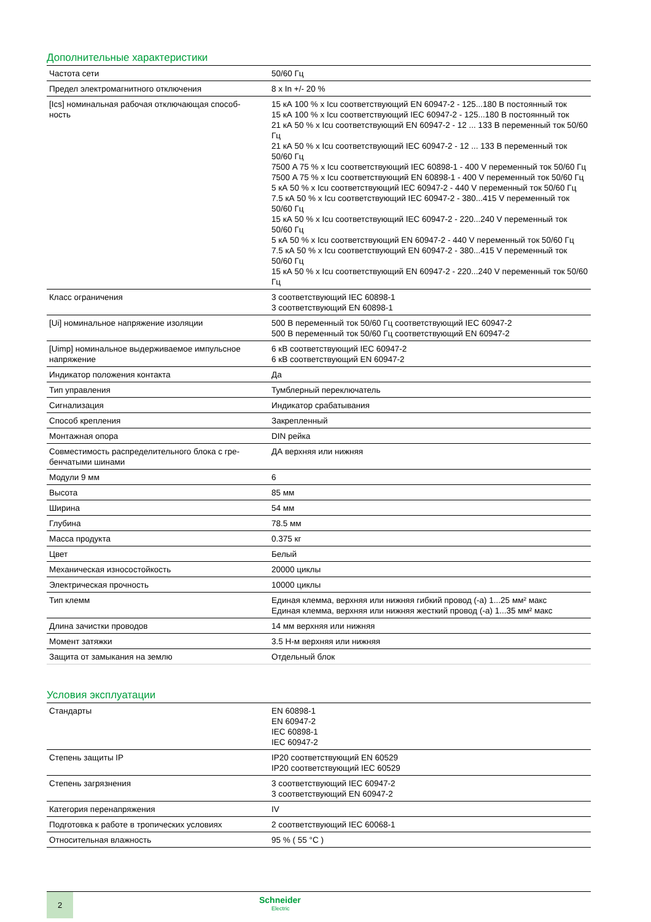Дополнительные характеристики
| Частота сети | 50/60 Гц |
| Предел электромагнитного отключения | 8 x In +/- 20 % |
| [Ics] номинальная рабочая отключающая способ- ность | 15 кА 100 % x Icu соответствующий EN 60947-2 - 125...180 В постоянный ток 15 кА 100 % x Icu соответствующий IEC 60947-2 - 125...180 В постоянный ток 21 кА 50 % x Icu соответствующий EN 60947-2 - 12 ... 133 В переменный ток 50/60 Гц 21 кА 50 % x Icu соответствующий IEC 60947-2 - 12 ... 133 В переменный ток 50/60 Гц 7500 A 75 % x Icu соответствующий IEC 60898-1 - 400 V переменный ток 50/60 Гц 7500 A 75 % x Icu соответствующий EN 60898-1 - 400 V переменный ток 50/60 Гц 5 кА 50 % x Icu соответствующий IEC 60947-2 - 440 V переменный ток 50/60 Гц 7.5 кА 50 % x Icu соответствующий IEC 60947-2 - 380...415 V переменный ток 50/60 Гц 15 кА 50 % x Icu соответствующий IEC 60947-2 - 220...240 V переменный ток 50/60 Гц 5 кА 50 % x Icu соответствующий EN 60947-2 - 440 V переменный ток 50/60 Гц 7.5 кА 50 % x Icu соответствующий EN 60947-2 - 380...415 V переменный ток 50/60 Гц 15 кА 50 % x Icu соответствующий EN 60947-2 - 220...240 V переменный ток 50/60 Гц |
| Класс ограничения | 3 соответствующий IEC 60898-1 3 соответствующий EN 60898-1 |
| [Ui] номинальное напряжение изоляции | 500 В переменный ток 50/60 Гц соответствующий IEC 60947-2 500 В переменный ток 50/60 Гц соответствующий EN 60947-2 |
| [Uimp] номинальное выдерживаемое импульсное напряжение | 6 кВ соответствующий IEC 60947-2 6 кВ соответствующий EN 60947-2 |
| Индикатор положения контакта | Да |
| Тип управления | Тумблерный переключатель |
| Сигнализация | Индикатор срабатывания |
| Способ крепления | Закрепленный |
| Монтажная опора | DIN рейка |
| Совместимость распределительного блока с гре- бенчатыми шинами | ДА верхняя или нижняя |
| Модули 9 мм | 6 |
| Высота | 85 мм |
| Ширина | 54 мм |
| Глубина | 78.5 мм |
| Масса продукта | 0.375 кг |
| Цвет | Белый |
| Механическая износостойкость | 20000 циклы |
| Электрическая прочность | 10000 циклы |
| Тип клемм | Единая клемма, верхняя или нижняя гибкий провод (-а) 1...25 мм² макс Единая клемма, верхняя или нижняя жесткий провод (-а) 1...35 мм² макс |
| Длина зачистки проводов | 14 мм верхняя или нижняя |
| Момент затяжки | 3.5 Н-м верхняя или нижняя |
| Защита от замыкания на землю | Отдельный блок |
Условия эксплуатации
| Стандарты | EN 60898-1 EN 60947-2 IEC 60898-1 IEC 60947-2 |
| Степень защиты IP | IP20 соответствующий EN 60529 IP20 соответствующий IEC 60529 |
| Степень загрязнения | 3 соответствующий IEC 60947-2 3 соответствующий EN 60947-2 |
| Категория перенапряжения | IV |
| Подготовка к работе в тропических условиях | 2 соответствующий IEC 60068-1 |
| Относительная влажность | 95 % ( 55 °C ) |
2
Schneider
Electric